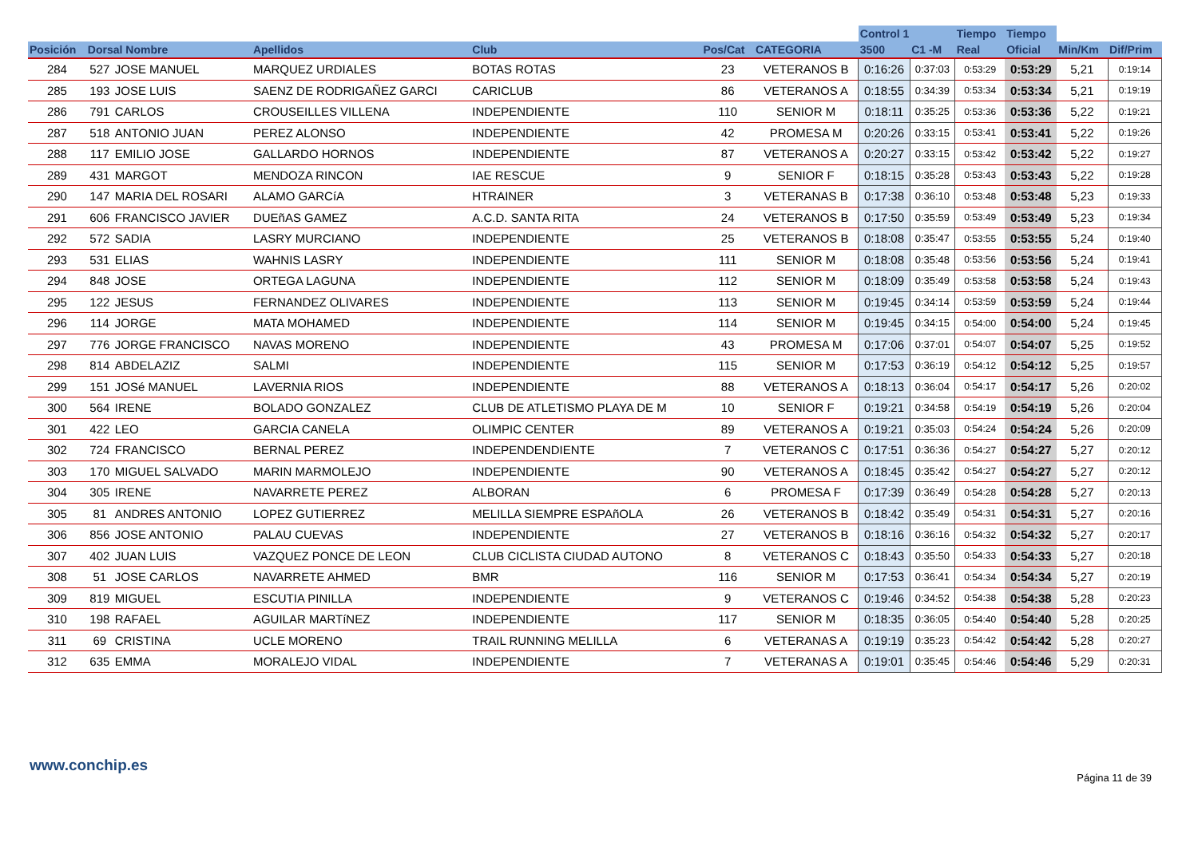| | | | | | | | Control 1 | | Tiempo | Tiempo | | |
| --- | --- | --- | --- | --- | --- | --- | --- | --- | --- | --- | --- | --- |
| Posición | Dorsal Nombre | | Apellidos | Club | Pos/Cat | CATEGORIA | 3500 | C1 -M | Real | Oficial | Min/Km | Dif/Prim |
| 284 | 527 | JOSE MANUEL | MARQUEZ URDIALES | BOTAS ROTAS | 23 | VETERANOS B | 0:16:26 | 0:37:03 | 0:53:29 | 0:53:29 | 5,21 | 0:19:14 |
| 285 | 193 | JOSE LUIS | SAENZ DE RODRIGAÑEZ GARCI | CARICLUB | 86 | VETERANOS A | 0:18:55 | 0:34:39 | 0:53:34 | 0:53:34 | 5,21 | 0:19:19 |
| 286 | 791 | CARLOS | CROUSEILLES VILLENA | INDEPENDIENTE | 110 | SENIOR M | 0:18:11 | 0:35:25 | 0:53:36 | 0:53:36 | 5,22 | 0:19:21 |
| 287 | 518 | ANTONIO JUAN | PEREZ ALONSO | INDEPENDIENTE | 42 | PROMESA M | 0:20:26 | 0:33:15 | 0:53:41 | 0:53:41 | 5,22 | 0:19:26 |
| 288 | 117 | EMILIO JOSE | GALLARDO HORNOS | INDEPENDIENTE | 87 | VETERANOS A | 0:20:27 | 0:33:15 | 0:53:42 | 0:53:42 | 5,22 | 0:19:27 |
| 289 | 431 | MARGOT | MENDOZA RINCON | IAE RESCUE | 9 | SENIOR F | 0:18:15 | 0:35:28 | 0:53:43 | 0:53:43 | 5,22 | 0:19:28 |
| 290 | 147 | MARIA DEL ROSARI | ALAMO GARCíA | HTRAINER | 3 | VETERANAS B | 0:17:38 | 0:36:10 | 0:53:48 | 0:53:48 | 5,23 | 0:19:33 |
| 291 | 606 | FRANCISCO JAVIER | DUEñAS GAMEZ | A.C.D. SANTA RITA | 24 | VETERANOS B | 0:17:50 | 0:35:59 | 0:53:49 | 0:53:49 | 5,23 | 0:19:34 |
| 292 | 572 | SADIA | LASRY MURCIANO | INDEPENDIENTE | 25 | VETERANOS B | 0:18:08 | 0:35:47 | 0:53:55 | 0:53:55 | 5,24 | 0:19:40 |
| 293 | 531 | ELIAS | WAHNIS LASRY | INDEPENDIENTE | 111 | SENIOR M | 0:18:08 | 0:35:48 | 0:53:56 | 0:53:56 | 5,24 | 0:19:41 |
| 294 | 848 | JOSE | ORTEGA LAGUNA | INDEPENDIENTE | 112 | SENIOR M | 0:18:09 | 0:35:49 | 0:53:58 | 0:53:58 | 5,24 | 0:19:43 |
| 295 | 122 | JESUS | FERNANDEZ OLIVARES | INDEPENDIENTE | 113 | SENIOR M | 0:19:45 | 0:34:14 | 0:53:59 | 0:53:59 | 5,24 | 0:19:44 |
| 296 | 114 | JORGE | MATA MOHAMED | INDEPENDIENTE | 114 | SENIOR M | 0:19:45 | 0:34:15 | 0:54:00 | 0:54:00 | 5,24 | 0:19:45 |
| 297 | 776 | JORGE FRANCISCO | NAVAS MORENO | INDEPENDIENTE | 43 | PROMESA M | 0:17:06 | 0:37:01 | 0:54:07 | 0:54:07 | 5,25 | 0:19:52 |
| 298 | 814 | ABDELAZIZ | SALMI | INDEPENDIENTE | 115 | SENIOR M | 0:17:53 | 0:36:19 | 0:54:12 | 0:54:12 | 5,25 | 0:19:57 |
| 299 | 151 | JOSé MANUEL | LAVERNIA RIOS | INDEPENDIENTE | 88 | VETERANOS A | 0:18:13 | 0:36:04 | 0:54:17 | 0:54:17 | 5,26 | 0:20:02 |
| 300 | 564 | IRENE | BOLADO GONZALEZ | CLUB DE ATLETISMO PLAYA DE M | 10 | SENIOR F | 0:19:21 | 0:34:58 | 0:54:19 | 0:54:19 | 5,26 | 0:20:04 |
| 301 | 422 | LEO | GARCIA CANELA | OLIMPIC CENTER | 89 | VETERANOS A | 0:19:21 | 0:35:03 | 0:54:24 | 0:54:24 | 5,26 | 0:20:09 |
| 302 | 724 | FRANCISCO | BERNAL PEREZ | INDEPENDENDIENTE | 7 | VETERANOS C | 0:17:51 | 0:36:36 | 0:54:27 | 0:54:27 | 5,27 | 0:20:12 |
| 303 | 170 | MIGUEL SALVADO | MARIN MARMOLEJO | INDEPENDIENTE | 90 | VETERANOS A | 0:18:45 | 0:35:42 | 0:54:27 | 0:54:27 | 5,27 | 0:20:12 |
| 304 | 305 | IRENE | NAVARRETE PEREZ | ALBORAN | 6 | PROMESA F | 0:17:39 | 0:36:49 | 0:54:28 | 0:54:28 | 5,27 | 0:20:13 |
| 305 | 81 | ANDRES ANTONIO | LOPEZ GUTIERREZ | MELILLA SIEMPRE ESPAñOLA | 26 | VETERANOS B | 0:18:42 | 0:35:49 | 0:54:31 | 0:54:31 | 5,27 | 0:20:16 |
| 306 | 856 | JOSE ANTONIO | PALAU CUEVAS | INDEPENDIENTE | 27 | VETERANOS B | 0:18:16 | 0:36:16 | 0:54:32 | 0:54:32 | 5,27 | 0:20:17 |
| 307 | 402 | JUAN LUIS | VAZQUEZ PONCE DE LEON | CLUB CICLISTA CIUDAD AUTONO | 8 | VETERANOS C | 0:18:43 | 0:35:50 | 0:54:33 | 0:54:33 | 5,27 | 0:20:18 |
| 308 | 51 | JOSE CARLOS | NAVARRETE AHMED | BMR | 116 | SENIOR M | 0:17:53 | 0:36:41 | 0:54:34 | 0:54:34 | 5,27 | 0:20:19 |
| 309 | 819 | MIGUEL | ESCUTIA PINILLA | INDEPENDIENTE | 9 | VETERANOS C | 0:19:46 | 0:34:52 | 0:54:38 | 0:54:38 | 5,28 | 0:20:23 |
| 310 | 198 | RAFAEL | AGUILAR MARTíNEZ | INDEPENDIENTE | 117 | SENIOR M | 0:18:35 | 0:36:05 | 0:54:40 | 0:54:40 | 5,28 | 0:20:25 |
| 311 | 69 | CRISTINA | UCLE MORENO | TRAIL RUNNING MELILLA | 6 | VETERANAS A | 0:19:19 | 0:35:23 | 0:54:42 | 0:54:42 | 5,28 | 0:20:27 |
| 312 | 635 | EMMA | MORALEJO VIDAL | INDEPENDIENTE | 7 | VETERANAS A | 0:19:01 | 0:35:45 | 0:54:46 | 0:54:46 | 5,29 | 0:20:31 |
www.conchip.es
Página 11 de 39